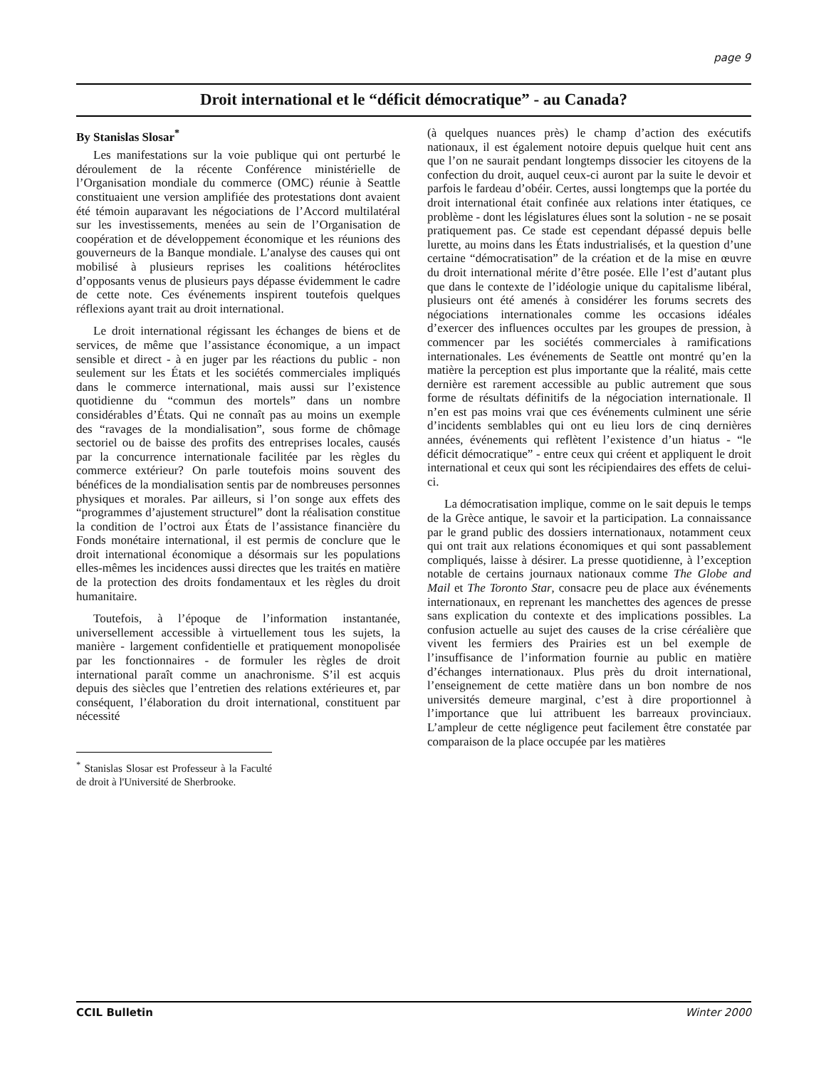page 9
Droit international et le “déficit démocratique” - au Canada?
By Stanislas Slosar<sup>*</sup>
Les manifestations sur la voie publique qui ont perturbé le déroulement de la récente Conférence ministérielle de l’Organisation mondiale du commerce (OMC) réunie à Seattle constituaient une version amplifiée des protestations dont avaient été témoin auparavant les négociations de l’Accord multilatéral sur les investissements, menées au sein de l’Organisation de coopération et de développement économique et les réunions des gouverneurs de la Banque mondiale. L’analyse des causes qui ont mobilisé à plusieurs reprises les coalitions hétéroclites d’opposants venus de plusieurs pays dépasse évidemment le cadre de cette note. Ces événements inspirent toutefois quelques réflexions ayant trait au droit international.
Le droit international régissant les échanges de biens et de services, de même que l’assistance économique, a un impact sensible et direct - à en juger par les réactions du public - non seulement sur les États et les sociétés commerciales impliqués dans le commerce international, mais aussi sur l’existence quotidienne du “commun des mortels” dans un nombre considérables d’États. Qui ne connaît pas au moins un exemple des “ravages de la mondialisation”, sous forme de chômage sectoriel ou de baisse des profits des entreprises locales, causés par la concurrence internationale facilitée par les règles du commerce extérieur? On parle toutefois moins souvent des bénéfices de la mondialisation sentis par de nombreuses personnes physiques et morales. Par ailleurs, si l’on songe aux effets des “programmes d’ajustement structurel” dont la réalisation constitue la condition de l’octroi aux États de l’assistance financière du Fonds monétaire international, il est permis de conclure que le droit international économique a désormais sur les populations elles-mêmes les incidences aussi directes que les traités en matière de la protection des droits fondamentaux et les règles du droit humanitaire.
Toutefois, à l’époque de l’information instantanée, universellement accessible à virtuellement tous les sujets, la manière - largement confidentielle et pratiquement monopolisée par les fonctionnaires - de formuler les règles de droit international paraît comme un anachronisme. S’il est acquis depuis des siècles que l’entretien des relations extérieures et, par conséquent, l’élaboration du droit international, constituent par nécessité
<sup>*</sup> Stanislas Slosar est Professeur à la Faculté de droit à l'Université de Sherbrooke.
(à quelques nuances près) le champ d’action des exécutifs nationaux, il est également notoire depuis quelque huit cent ans que l’on ne saurait pendant longtemps dissocier les citoyens de la confection du droit, auquel ceux-ci auront par la suite le devoir et parfois le fardeau d’obéir. Certes, aussi longtemps que la portée du droit international était confinée aux relations inter étatiques, ce problème - dont les législatures élues sont la solution - ne se posait pratiquement pas. Ce stade est cependant dépassé depuis belle lurette, au moins dans les États industrialisés, et la question d’une certaine “démocratisation” de la création et de la mise en œuvre du droit international mérite d’être posée. Elle l’est d’autant plus que dans le contexte de l’idéologie unique du capitalisme libéral, plusieurs ont été amenés à considérer les forums secrets des négociations internationales comme les occasions idéales d’exercer des influences occultes par les groupes de pression, à commencer par les sociétés commerciales à ramifications internationales. Les événements de Seattle ont montré qu’en la matière la perception est plus importante que la réalité, mais cette dernière est rarement accessible au public autrement que sous forme de résultats définitifs de la négociation internationale. Il n’en est pas moins vrai que ces événements culminent une série d’incidents semblables qui ont eu lieu lors de cinq dernières années, événements qui reflètent l’existence d’un hiatus - “le déficit démocratique” - entre ceux qui créent et appliquent le droit international et ceux qui sont les récipiendaires des effets de celui-ci.
La démocratisation implique, comme on le sait depuis le temps de la Grèce antique, le savoir et la participation. La connaissance par le grand public des dossiers internationaux, notamment ceux qui ont trait aux relations économiques et qui sont passablement compliqués, laisse à désirer. La presse quotidienne, à l’exception notable de certains journaux nationaux comme The Globe and Mail et The Toronto Star, consacre peu de place aux événements internationaux, en reprenant les manchettes des agences de presse sans explication du contexte et des implications possibles. La confusion actuelle au sujet des causes de la crise céréalière que vivent les fermiers des Prairies est un bel exemple de l’insuffisance de l’information fournie au public en matière d’échanges internationaux. Plus près du droit international, l’enseignement de cette matière dans un bon nombre de nos universités demeure marginal, c’est à dire proportionnel à l’importance que lui attribuent les barreaux provinciaux. L’ampleur de cette négligence peut facilement être constatée par comparaison de la place occupée par les matières
CCIL Bulletin Winter 2000